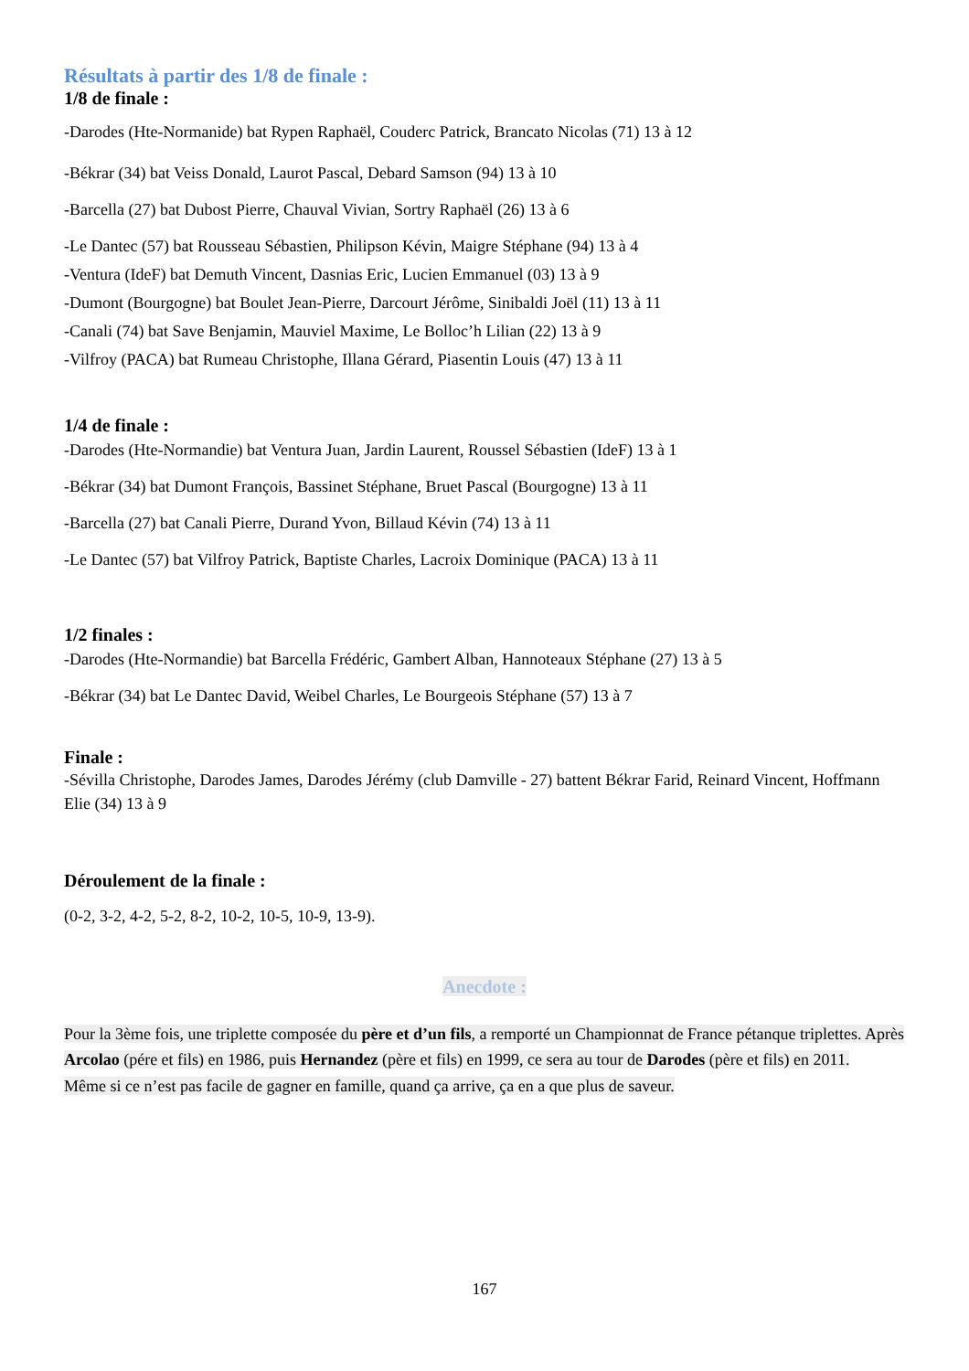Résultats à partir des 1/8 de finale :
1/8 de finale :
-Darodes (Hte-Normanide) bat Rypen Raphaël, Couderc Patrick, Brancato Nicolas (71) 13 à 12
-Békrar (34) bat Veiss Donald, Laurot Pascal, Debard Samson (94) 13 à 10
-Barcella (27) bat Dubost Pierre, Chauval Vivian, Sortry Raphaël (26) 13 à 6
-Le Dantec (57) bat Rousseau Sébastien, Philipson Kévin, Maigre Stéphane (94) 13 à 4
-Ventura (IdeF) bat Demuth Vincent, Dasnias Eric, Lucien Emmanuel (03) 13 à 9
-Dumont (Bourgogne) bat Boulet Jean-Pierre, Darcourt Jérôme, Sinibaldi Joël (11) 13 à 11
-Canali (74) bat Save Benjamin, Mauviel Maxime, Le Bolloc’h Lilian (22) 13 à 9
-Vilfroy (PACA) bat Rumeau Christophe, Illana Gérard, Piasentin Louis (47) 13 à 11
1/4 de finale :
-Darodes (Hte-Normandie) bat Ventura Juan, Jardin Laurent, Roussel Sébastien (IdeF) 13 à 1
-Békrar (34) bat Dumont François, Bassinet Stéphane, Bruet Pascal (Bourgogne) 13 à 11
-Barcella (27) bat Canali Pierre, Durand Yvon, Billaud Kévin (74) 13 à 11
-Le Dantec (57) bat Vilfroy Patrick, Baptiste Charles, Lacroix Dominique (PACA) 13 à 11
1/2 finales :
-Darodes (Hte-Normandie) bat Barcella Frédéric, Gambert Alban, Hannoteaux Stéphane (27) 13 à 5
-Békrar (34) bat Le Dantec David, Weibel Charles, Le Bourgeois Stéphane (57) 13 à 7
Finale :
-Sévilla Christophe, Darodes James, Darodes Jérémy (club Damville - 27) battent Békrar Farid, Reinard Vincent, Hoffmann Elie (34) 13 à 9
Déroulement de la finale :
(0-2, 3-2, 4-2, 5-2, 8-2, 10-2, 10-5, 10-9, 13-9).
Anecdote :
Pour la 3ème fois, une triplette composée du père et d’un fils, a remporté un Championnat de France pétanque triplettes. Après Arcolao (pére et fils) en 1986, puis Hernandez (père et fils) en 1999, ce sera au tour de Darodes (père et fils) en 2011.
Même si ce n’est pas facile de gagner en famille, quand ça arrive, ça en a que plus de saveur.
167